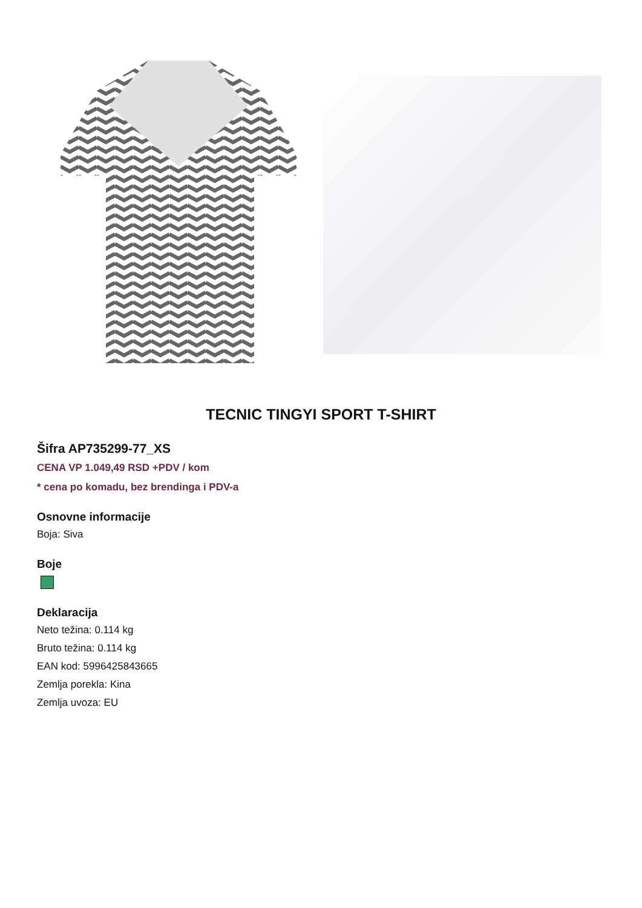TECNIC TINGYI SPORT T-SHIRT
Šifra AP735299-77_XS
CENA VP 1.049,49 RSD +PDV / kom
* cena po komadu, bez brendinga i PDV-a
Osnovne informacije
Boja: Siva
Boje
Deklaracija
Neto težina: 0.114 kg
Bruto težina: 0.114 kg
EAN kod: 5996425843665
Zemlja porekla: Kina
Zemlja uvoza: EU